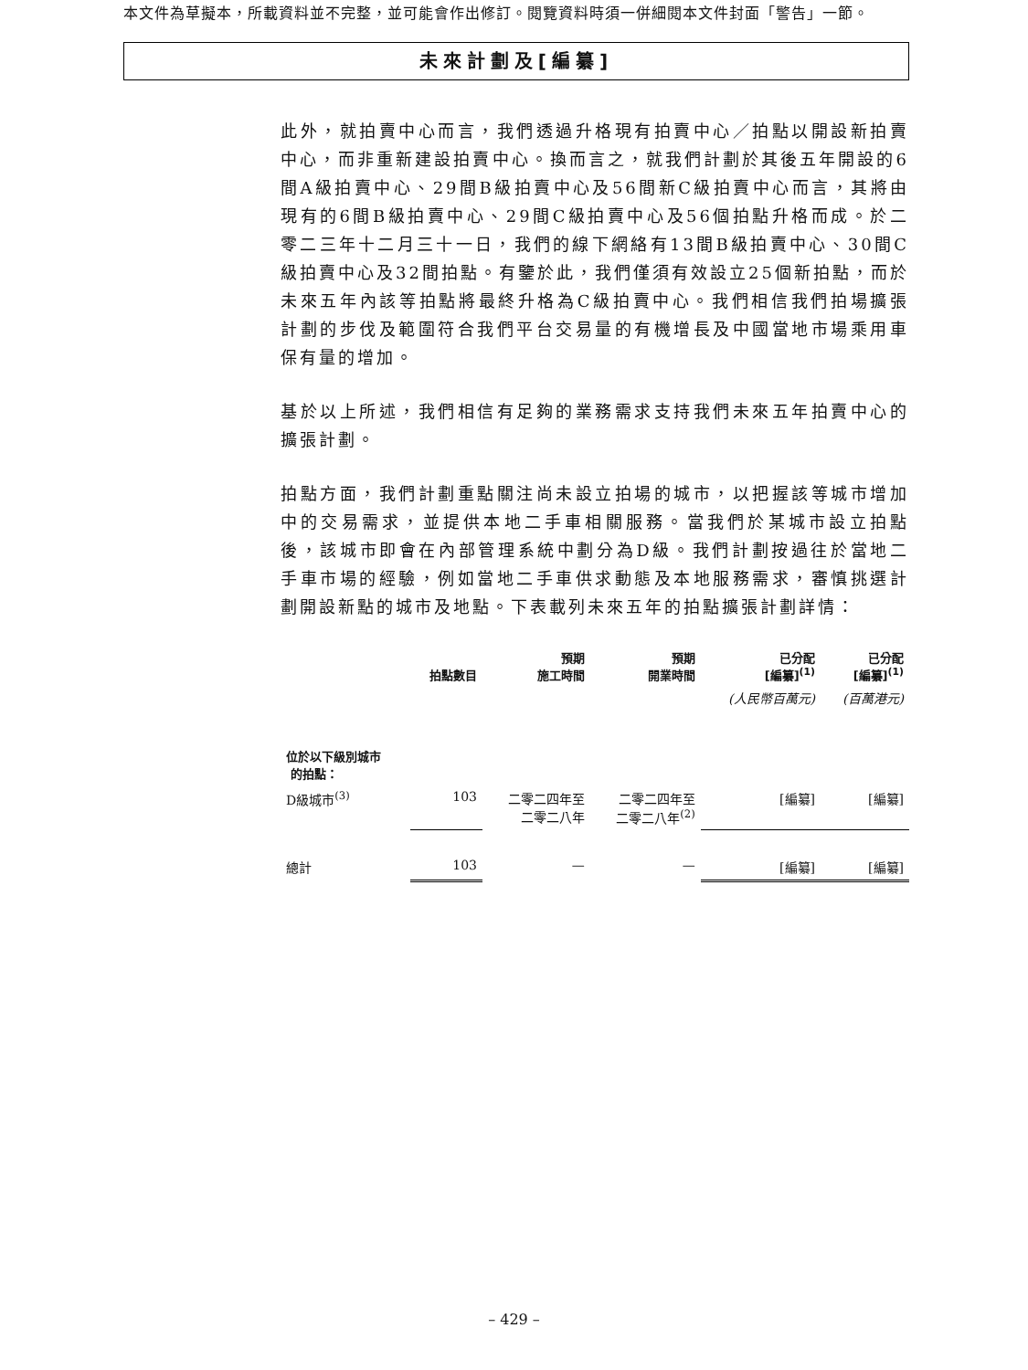本文件為草擬本，所載資料並不完整，並可能會作出修訂。閱覽資料時須一併細閱本文件封面「警告」一節。
未來計劃及[編纂]
此外，就拍賣中心而言，我們透過升格現有拍賣中心／拍點以開設新拍賣中心，而非重新建設拍賣中心。換而言之，就我們計劃於其後五年開設的6間A級拍賣中心、29間B級拍賣中心及56間新C級拍賣中心而言，其將由現有的6間B級拍賣中心、29間C級拍賣中心及56個拍點升格而成。於二零二三年十二月三十一日，我們的線下網絡有13間B級拍賣中心、30間C級拍賣中心及32間拍點。有鑒於此，我們僅須有效設立25個新拍點，而於未來五年內該等拍點將最終升格為C級拍賣中心。我們相信我們拍場擴張計劃的步伐及範圍符合我們平台交易量的有機增長及中國當地市場乘用車保有量的增加。
基於以上所述，我們相信有足夠的業務需求支持我們未來五年拍賣中心的擴張計劃。
拍點方面，我們計劃重點關注尚未設立拍場的城市，以把握該等城市增加中的交易需求，並提供本地二手車相關服務。當我們於某城市設立拍點後，該城市即會在內部管理系統中劃分為D級。我們計劃按過往於當地二手車市場的經驗，例如當地二手車供求動態及本地服務需求，審慎挑選計劃開設新點的城市及地點。下表載列未來五年的拍點擴張計劃詳情：
| | 拍點數目 | 預期 施工時間 | 預期 開業時間 | 已分配 [編纂]<sup>(1)</sup> | 已分配 [編纂]<sup>(1)</sup> |
| --- | --- | --- | --- | --- | --- |
| | | | | (人民幣百萬元) | (百萬港元) |
| 位於以下級別城市 的拍點： | | | | | |
| D級城市<sup>(3)</sup> | 103 | 二零二四年至 二零二八年 | 二零二四年至 二零二八年<sup>(2)</sup> | [編纂] | [編纂] |
| 總計 | 103 | — | — | [編纂] | [編纂] |
– 429 –